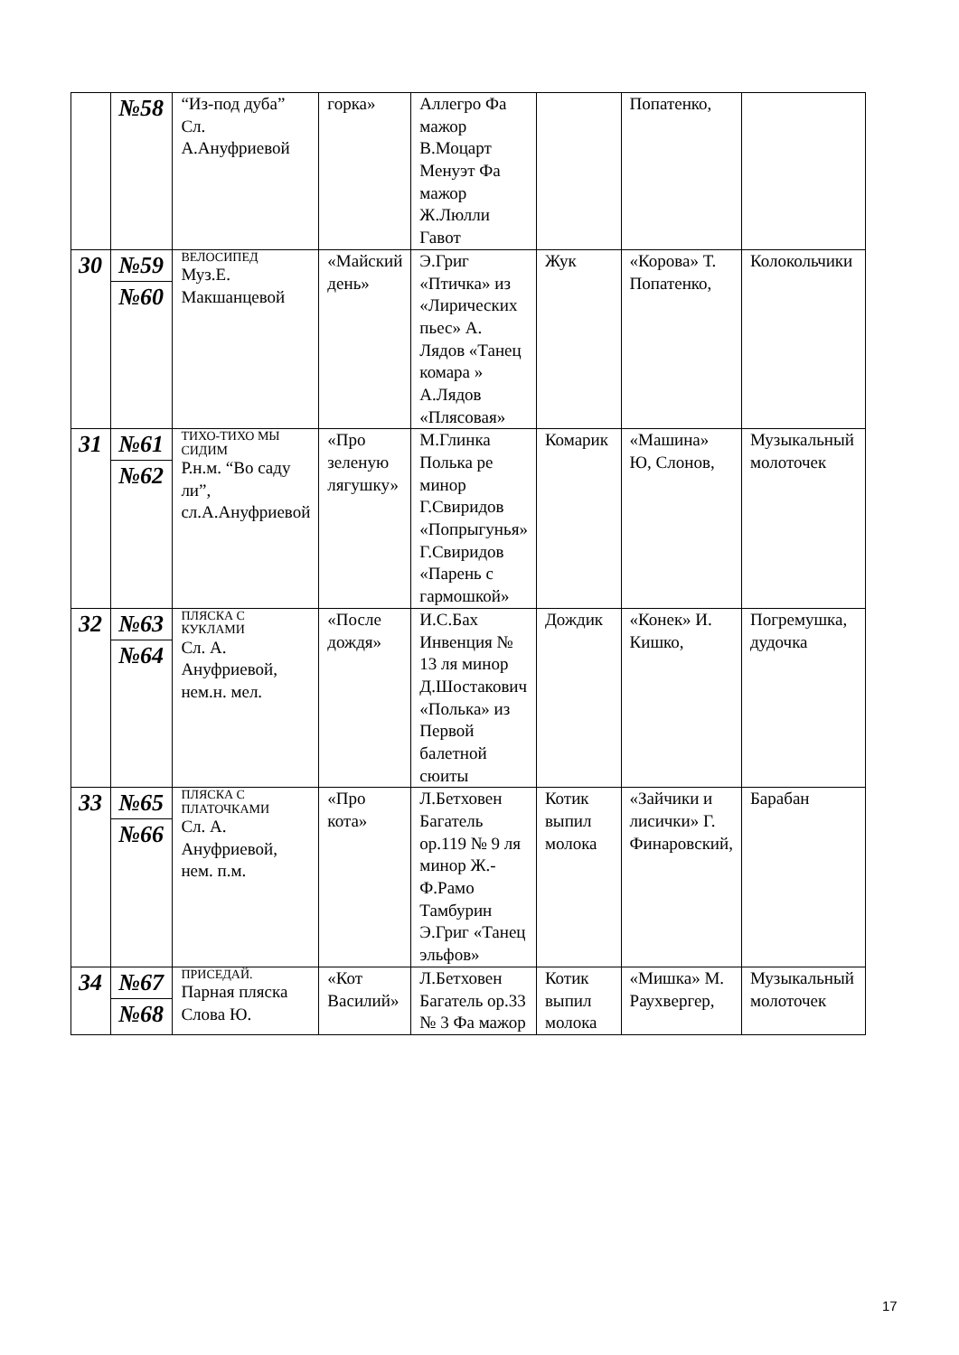| | №58 | “Из-под дуба” Сл. А.Ануфриевой | горка» | Аллегро Фа мажор В.Моцарт Менуэт Фа мажор Ж.Люлли Гавот | | Попатенко, | |
| 30 | №59 №60 | ВЕЛОСИПЕД Муз.Е. Макшанцевой | «Майский день» | Э.Григ «Птичка» из «Лирических пьес» А. Лядов «Танец комара » А.Лядов «Плясовая» | Жук | «Корова» Т. Попатенко, | Колокольчики |
| 31 | №61 №62 | ТИХО-ТИХО МЫ СИДИМ Р.н.м. “Во саду ли”, сл.А.Ануфриевой | «Про зеленую лягушку» | М.Глинка Полька ре минор Г.Свиридов «Попрыгунья» Г.Свиридов «Парень с гармошкой» | Комарик | «Машина» Ю, Слонов, | Музыкальный молоточек |
| 32 | №63 №64 | ПЛЯСКА С КУКЛАМИ Сл. А. Ануфриевой, нем.н. мел. | «После дождя» | И.С.Бах Инвенция № 13 ля минор Д.Шостакович «Полька» из Первой балетной сюиты | Дождик | «Конек» И. Кишко, | Погремушка, дудочка |
| 33 | №65 №66 | ПЛЯСКА С ПЛАТОЧКАМИ Сл. А. Ануфриевой, нем. п.м. | «Про кота» | Л.Бетховен Багатель ор.119 № 9 ля минор Ж.-Ф.Рамо Тамбурин Э.Григ «Танец эльфов» | Котик выпил молока | «Зайчики и лисички» Г. Финаровский, | Барабан |
| 34 | №67 №68 | ПРИСЕДАЙ. Парная пляска Слова Ю. | «Кот Василий» | Л.Бетховен Багатель ор.33 № 3 Фа мажор | Котик выпил молока | «Мишка» М. Раухвергер, | Музыкальный молоточек |
17